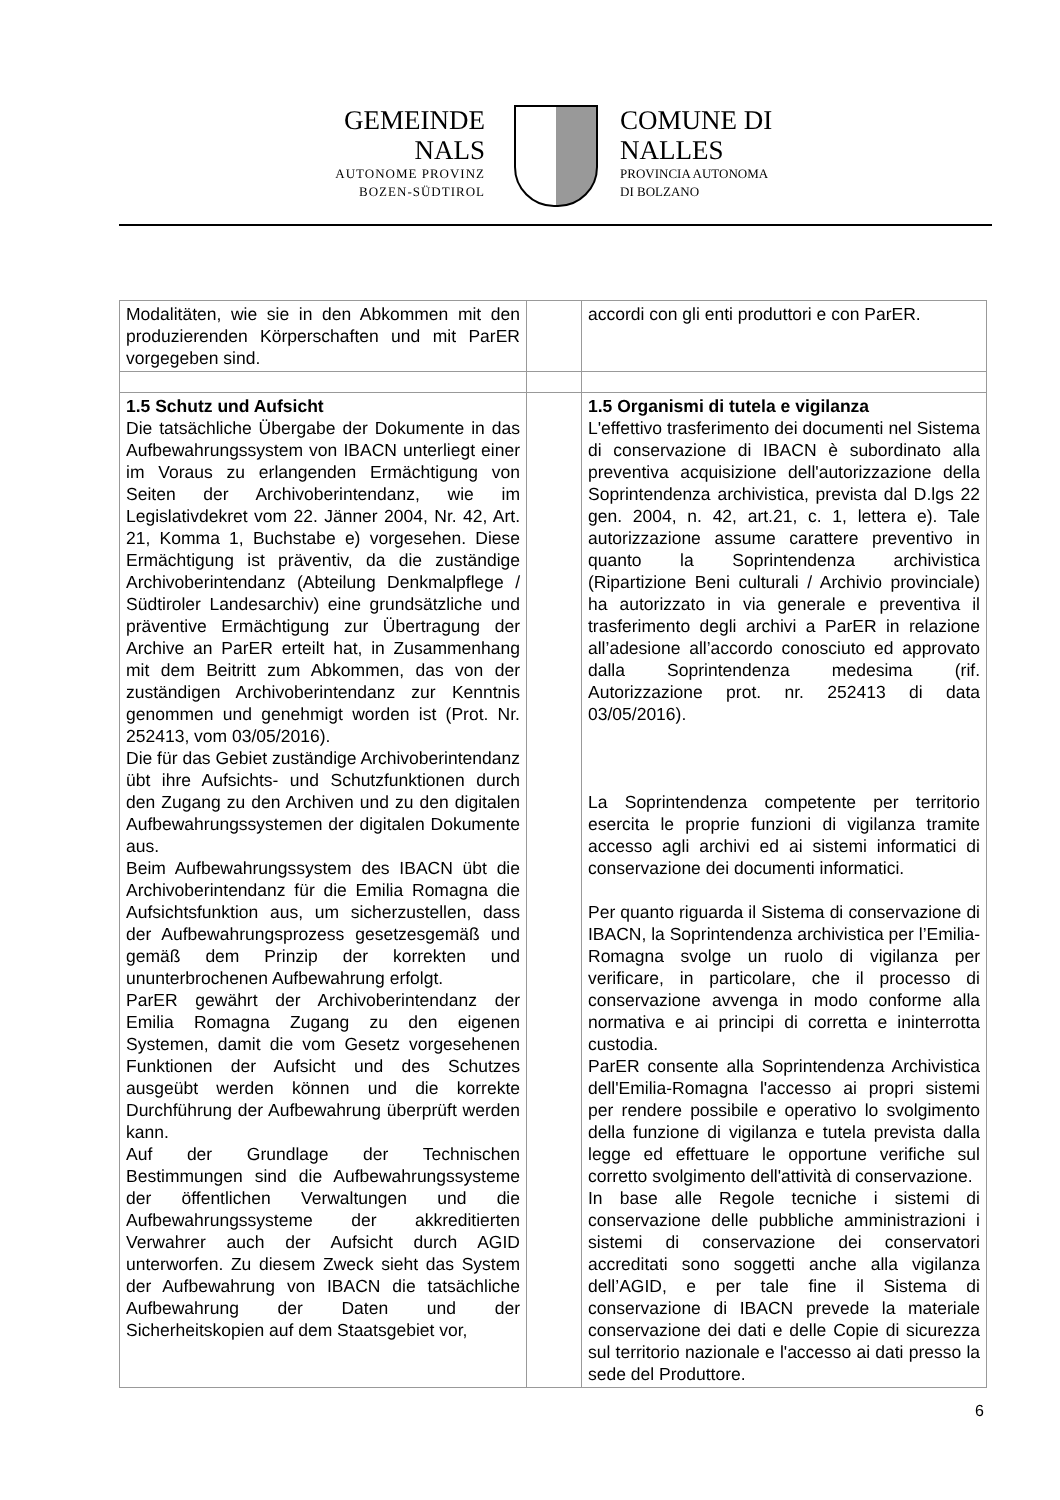GEMEINDE
NALS
AUTONOME PROVINZ
BOZEN-SÜDTIROL
COMUNE DI
NALLES
PROVINCIA AUTONOMA
DI BOLZANO
| Modalitäten, wie sie in den Abkommen mit den produzierenden Körperschaften und mit ParER vorgegeben sind. | | accordi con gli enti produttori e con ParER. |
| 1.5 Schutz und Aufsicht Die tatsächliche Übergabe der Dokumente in das Aufbewahrungssystem von IBACN unterliegt einer im Voraus zu erlangenden Ermächtigung von Seiten der Archivoberintendanz, wie im Legislativdekret vom 22. Jänner 2004, Nr. 42, Art. 21, Komma 1, Buchstabe e) vorgesehen. Diese Ermächtigung ist präventiv, da die zuständige Archivoberintendanz (Abteilung Denkmalpflege / Südtiroler Landesarchiv) eine grundsätzliche und präventive Ermächtigung zur Übertragung der Archive an ParER erteilt hat, in Zusammenhang mit dem Beitritt zum Abkommen, das von der zuständigen Archivoberintendanz zur Kenntnis genommen und genehmigt worden ist (Prot. Nr. 252413, vom 03/05/2016). Die für das Gebiet zuständige Archivoberintendanz übt ihre Aufsichts- und Schutzfunktionen durch den Zugang zu den Archiven und zu den digitalen Aufbewahrungssystemen der digitalen Dokumente aus. Beim Aufbewahrungssystem des IBACN übt die Archivoberintendanz für die Emilia Romagna die Aufsichtsfunktion aus, um sicherzustellen, dass der Aufbewahrungsprozess gesetzesgemäß und gemäß dem Prinzip der korrekten und ununterbrochenen Aufbewahrung erfolgt. ParER gewährt der Archivoberintendanz der Emilia Romagna Zugang zu den eigenen Systemen, damit die vom Gesetz vorgesehenen Funktionen der Aufsicht und des Schutzes ausgeübt werden können und die korrekte Durchführung der Aufbewahrung überprüft werden kann. Auf der Grundlage der Technischen Bestimmungen sind die Aufbewahrungssysteme der öffentlichen Verwaltungen und die Aufbewahrungssysteme der akkreditierten Verwahrer auch der Aufsicht durch AGID unterworfen. Zu diesem Zweck sieht das System der Aufbewahrung von IBACN die tatsächliche Aufbewahrung der Daten und der Sicherheitskopien auf dem Staatsgebiet vor, | | 1.5 Organismi di tutela e vigilanza L'effettivo trasferimento dei documenti nel Sistema di conservazione di IBACN è subordinato alla preventiva acquisizione dell'autorizzazione della Soprintendenza archivistica, prevista dal D.lgs 22 gen. 2004, n. 42, art.21, c. 1, lettera e). Tale autorizzazione assume carattere preventivo in quanto la Soprintendenza archivistica (Ripartizione Beni culturali / Archivio provinciale) ha autorizzato in via generale e preventiva il trasferimento degli archivi a ParER in relazione all’adesione all’accordo conosciuto ed approvato dalla Soprintendenza medesima (rif. Autorizzazione prot. nr. 252413 di data 03/05/2016). La Soprintendenza competente per territorio esercita le proprie funzioni di vigilanza tramite accesso agli archivi ed ai sistemi informatici di conservazione dei documenti informatici. Per quanto riguarda il Sistema di conservazione di IBACN, la Soprintendenza archivistica per l’Emilia-Romagna svolge un ruolo di vigilanza per verificare, in particolare, che il processo di conservazione avvenga in modo conforme alla normativa e ai principi di corretta e ininterrotta custodia. ParER consente alla Soprintendenza Archivistica dell'Emilia-Romagna l'accesso ai propri sistemi per rendere possibile e operativo lo svolgimento della funzione di vigilanza e tutela prevista dalla legge ed effettuare le opportune verifiche sul corretto svolgimento dell'attività di conservazione. In base alle Regole tecniche i sistemi di conservazione delle pubbliche amministrazioni i sistemi di conservazione dei conservatori accreditati sono soggetti anche alla vigilanza dell’AGID, e per tale fine il Sistema di conservazione di IBACN prevede la materiale conservazione dei dati e delle Copie di sicurezza sul territorio nazionale e l'accesso ai dati presso la sede del Produttore. |
6